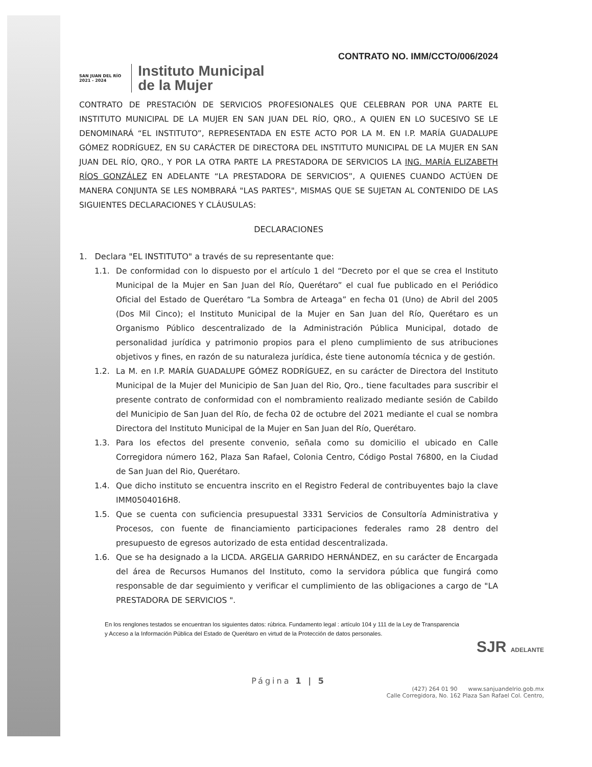CONTRATO NO. IMM/CCTO/006/2024
SAN JUAN DEL RÍO
2021 - 2024
Instituto Municipal
de la Mujer
CONTRATO DE PRESTACIÓN DE SERVICIOS PROFESIONALES QUE CELEBRAN POR UNA PARTE EL INSTITUTO MUNICIPAL DE LA MUJER EN SAN JUAN DEL RÍO, QRO., A QUIEN EN LO SUCESIVO SE LE DENOMINARÁ “EL INSTITUTO”, REPRESENTADA EN ESTE ACTO POR LA M. EN I.P. MARÍA GUADALUPE GÓMEZ RODRÍGUEZ, EN SU CARÁCTER DE DIRECTORA DEL INSTITUTO MUNICIPAL DE LA MUJER EN SAN JUAN DEL RÍO, QRO., Y POR LA OTRA PARTE LA PRESTADORA DE SERVICIOS LA ING. MARÍA ELIZABETH RÍOS GONZÁLEZ EN ADELANTE “LA PRESTADORA DE SERVICIOS”, A QUIENES CUANDO ACTÚEN DE MANERA CONJUNTA SE LES NOMBRARÁ "LAS PARTES", MISMAS QUE SE SUJETAN AL CONTENIDO DE LAS SIGUIENTES DECLARACIONES Y CLÁUSULAS:
DECLARACIONES
1. Declara "EL INSTITUTO" a través de su representante que:
1.1. De conformidad con lo dispuesto por el artículo 1 del “Decreto por el que se crea el Instituto Municipal de la Mujer en San Juan del Río, Querétaro” el cual fue publicado en el Periódico Oficial del Estado de Querétaro “La Sombra de Arteaga” en fecha 01 (Uno) de Abril del 2005 (Dos Mil Cinco); el Instituto Municipal de la Mujer en San Juan del Río, Querétaro es un Organismo Público descentralizado de la Administración Pública Municipal, dotado de personalidad jurídica y patrimonio propios para el pleno cumplimiento de sus atribuciones objetivos y fines, en razón de su naturaleza jurídica, éste tiene autonomía técnica y de gestión.
1.2. La M. en I.P. MARÍA GUADALUPE GÓMEZ RODRÍGUEZ, en su carácter de Directora del Instituto Municipal de la Mujer del Municipio de San Juan del Rio, Qro., tiene facultades para suscribir el presente contrato de conformidad con el nombramiento realizado mediante sesión de Cabildo del Municipio de San Juan del Río, de fecha 02 de octubre del 2021 mediante el cual se nombra Directora del Instituto Municipal de la Mujer en San Juan del Río, Querétaro.
1.3. Para los efectos del presente convenio, señala como su domicilio el ubicado en Calle Corregidora número 162, Plaza San Rafael, Colonia Centro, Código Postal 76800, en la Ciudad de San Juan del Rio, Querétaro.
1.4. Que dicho instituto se encuentra inscrito en el Registro Federal de contribuyentes bajo la clave IMM0504016H8.
1.5. Que se cuenta con suficiencia presupuestal 3331 Servicios de Consultoría Administrativa y Procesos, con fuente de financiamiento participaciones federales ramo 28 dentro del presupuesto de egresos autorizado de esta entidad descentralizada.
1.6. Que se ha designado a la LICDA. ARGELIA GARRIDO HERNÁNDEZ, en su carácter de Encargada del área de Recursos Humanos del Instituto, como la servidora pública que fungirá como responsable de dar seguimiento y verificar el cumplimiento de las obligaciones a cargo de "LA PRESTADORA DE SERVICIOS ".
En los renglones testados se encuentran los siguientes datos: rúbrica. Fundamento legal : artículo 104 y 111 de la Ley de Transparencia y Acceso a la Información Pública del Estado de Querétaro en virtud de la Protección de datos personales.
SJR ADELANTE
Página 1 | 5
(427) 264 01 90 www.sanjuandelrio.gob.mx
Calle Corregidora, No. 162 Plaza San Rafael Col. Centro,